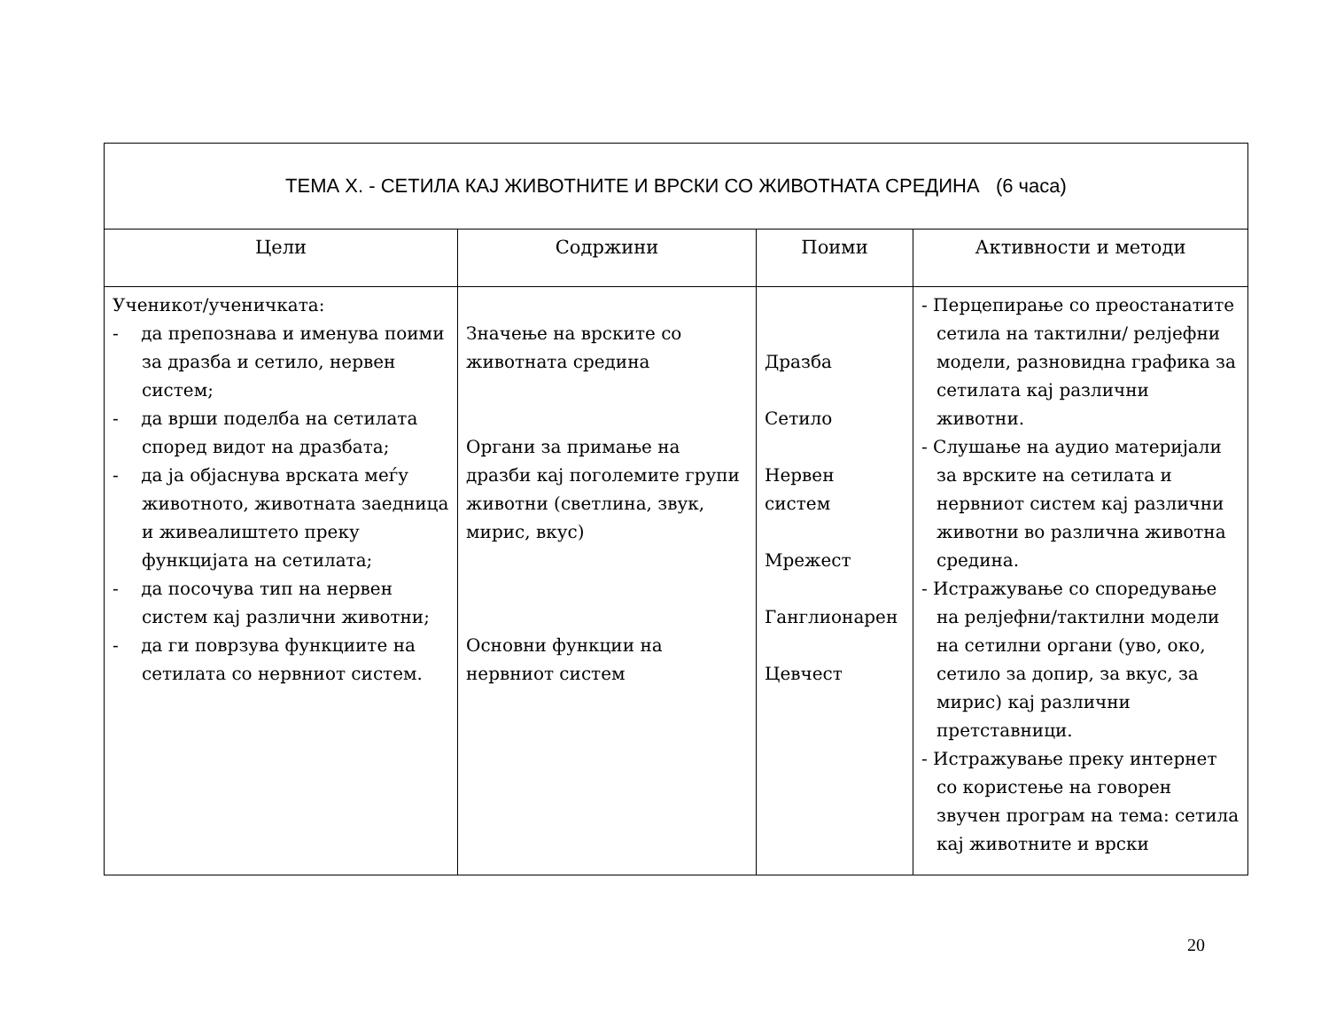| ТЕМА X. - СЕТИЛА КАЈ ЖИВОТНИТЕ И ВРСКИ СО ЖИВОТНАТА СРЕДИНА (6 часа) | | | |
| --- | --- | --- | --- |
| Цели | Содржини | Поими | Активности и методи |
| Ученикот/ученичката: - да препознава и именува поими за дразба и сетило, нервен систем; - да врши поделба на сетилата според видот на дразбата; - да ја објаснува врската меѓу животното, животната заедница и живеалиштето преку функцијата на сетилата; - да посочува тип на нервен систем кај различни животни; - да ги поврзува функциите на сетилата со нервниот систем. | Значење на врските со животната средина Органи за примање на дразби кај поголемите групи животни (светлина, звук, мирис, вкус) Основни функции на нервниот систем | Дразба Сетило Нервен систем Мрежест Ганглионарен Цевчест | - Перцепирање со преостанатите сетила на тактилни/ релјефни модели, разновидна графика за сетилата кај различни животни. - Слушање на аудио материјали за врските на сетилата и нервниот систем кај различни животни во различна животна средина. - Истражување со споредување на релјефни/тактилни модели на сетилни органи (уво, око, сетило за допир, за вкус, за мирис) кај различни претставници. - Истражување преку интернет со користење на говорен звучен програм на тема: сетила кај животните и врски |
20